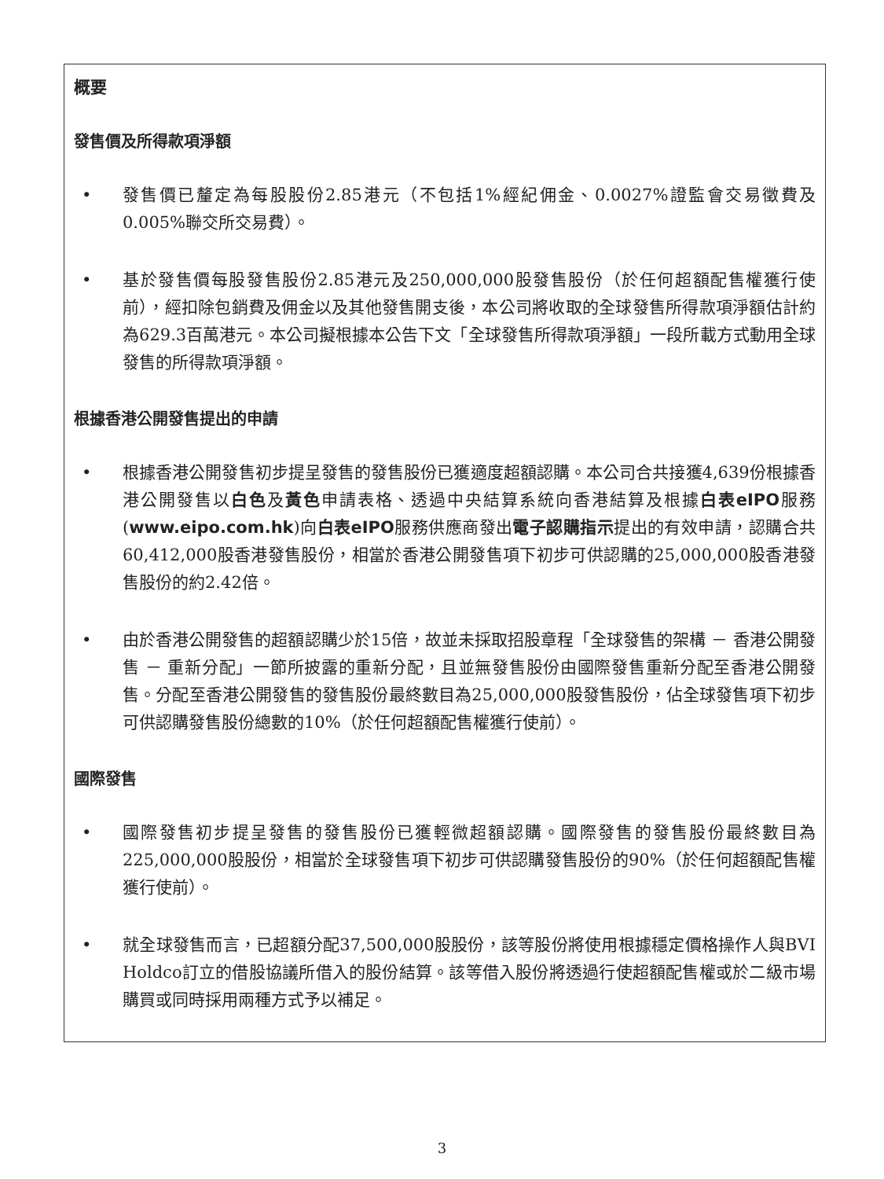概要
發售價及所得款項淨額
• 發售價已釐定為每股股份2.85港元（不包括1%經紀佣金、0.0027%證監會交易徵費及0.005%聯交所交易費）。
• 基於發售價每股發售股份2.85港元及250,000,000股發售股份（於任何超額配售權獲行使前），經扣除包銷費及佣金以及其他發售開支後，本公司將收取的全球發售所得款項淨額估計約為629.3百萬港元。本公司擬根據本公告下文「全球發售所得款項淨額」一段所載方式動用全球發售的所得款項淨額。
根據香港公開發售提出的申請
• 根據香港公開發售初步提呈發售的發售股份已獲適度超額認購。本公司合共接獲4,639份根據香港公開發售以白色及黃色申請表格、透過中央結算系統向香港結算及根據白表eIPO服務(www.eipo.com.hk)向白表eIPO服務供應商發出電子認購指示提出的有效申請，認購合共60,412,000股香港發售股份，相當於香港公開發售項下初步可供認購的25,000,000股香港發售股份的約2.42倍。
• 由於香港公開發售的超額認購少於15倍，故並未採取招股章程「全球發售的架構 － 香港公開發售 － 重新分配」一節所披露的重新分配，且並無發售股份由國際發售重新分配至香港公開發售。分配至香港公開發售的發售股份最終數目為25,000,000股發售股份，佔全球發售項下初步可供認購發售股份總數的10%（於任何超額配售權獲行使前）。
國際發售
• 國際發售初步提呈發售的發售股份已獲輕微超額認購。國際發售的發售股份最終數目為225,000,000股股份，相當於全球發售項下初步可供認購發售股份的90%（於任何超額配售權獲行使前）。
• 就全球發售而言，已超額分配37,500,000股股份，該等股份將使用根據穩定價格操作人與BVI Holdco訂立的借股協議所借入的股份結算。該等借入股份將透過行使超額配售權或於二級市場購買或同時採用兩種方式予以補足。
3